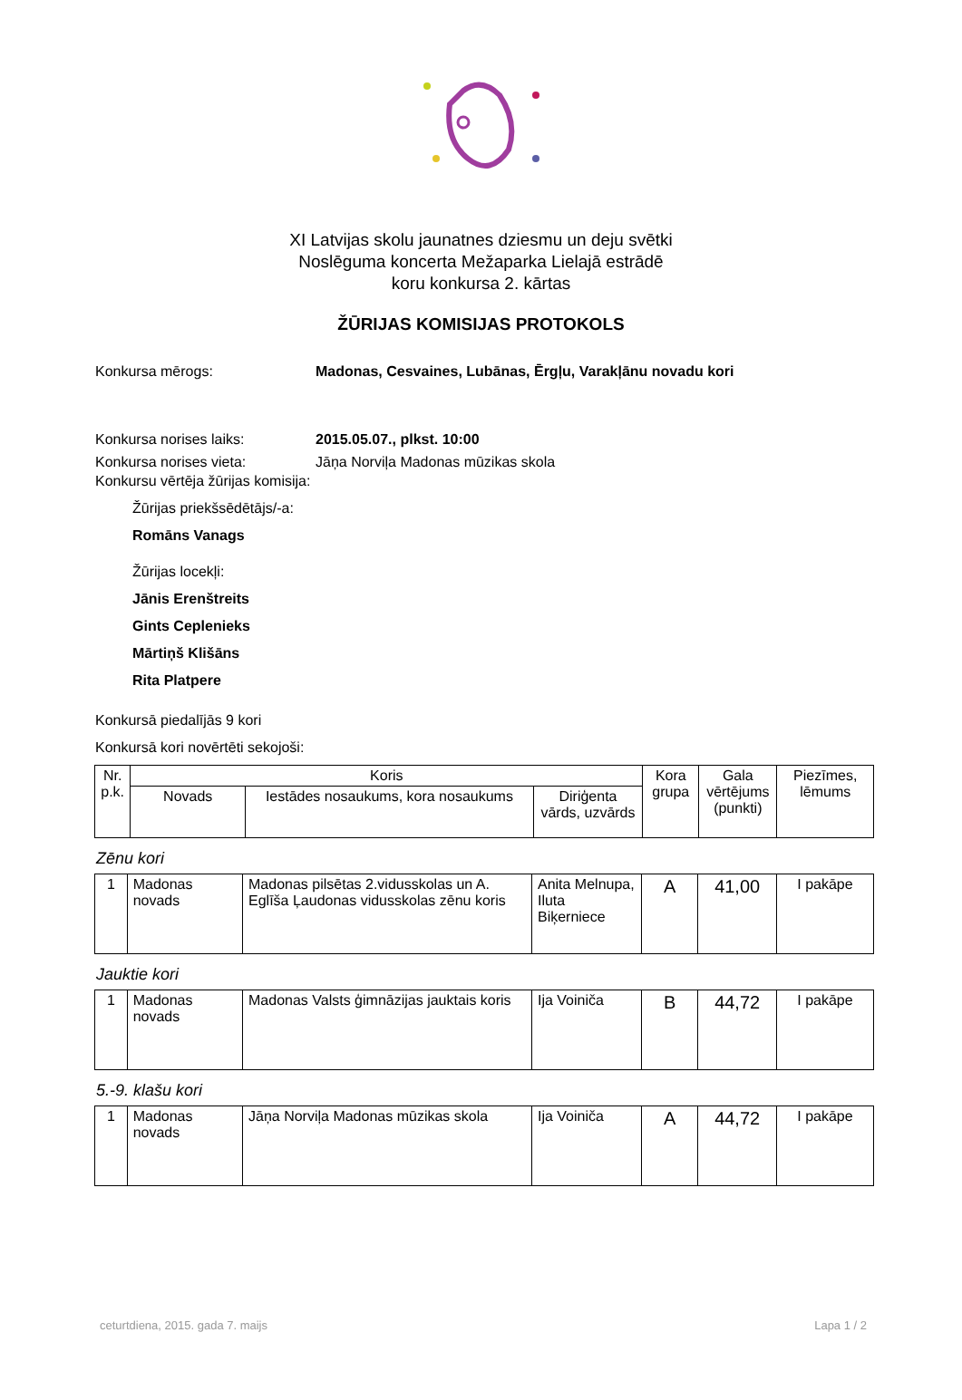XI Latvijas skolu jaunatnes dziesmu un deju svētki
Noslēguma koncerta Mežaparka Lielajā estrādē
koru konkursa 2. kārtas
ŽŪRIJAS KOMISIJAS PROTOKOLS
Konkursa mērogs: Madonas, Cesvaines, Lubānas, Ērgļu, Varakļānu novadu kori
Konkursa norises laiks: 2015.05.07., plkst. 10:00
Konkursa norises vieta:
Jāņa Norviļa Madonas mūzikas skola
Konkursu vērtēja žūrijas komisija:
Žūrijas priekšsēdētājs/-a:
Romāns Vanags
Žūrijas locekļi:
Jānis Erenštreits
Gints Ceplenieks
Mārtiņš Klišāns
Rita Platpere
Konkursā piedalījās 9 kori
Konkursā kori novērtēti sekojoši:
| Nr. p.k. | Koris | | | Kora grupa | Gala vērtējums (punkti) | Piezīmes, lēmums |
| --- | --- | --- | --- | --- | --- | --- |
| | Novads | Iestādes nosaukums, kora nosaukums | Diriģenta vārds, uzvārds | | | |
Zēnu kori
| 1 | Madonas novads | Madonas pilsētas 2.vidusskolas un A. Eglīša Ļaudonas vidusskolas zēnu koris | Anita Melnupa, Iluta Biķerniece | A | 41,00 | I pakāpe |
Jauktie kori
| 1 | Madonas novads | Madonas Valsts ģimnāzijas jauktais koris | Ija Voiniča | B | 44,72 | I pakāpe |
5.-9. klašu kori
| 1 | Madonas novads | Jāņa Norviļa Madonas mūzikas skola | Ija Voiniča | A | 44,72 | I pakāpe |
ceturtdiena, 2015. gada 7. maijs Lapa 1 / 2